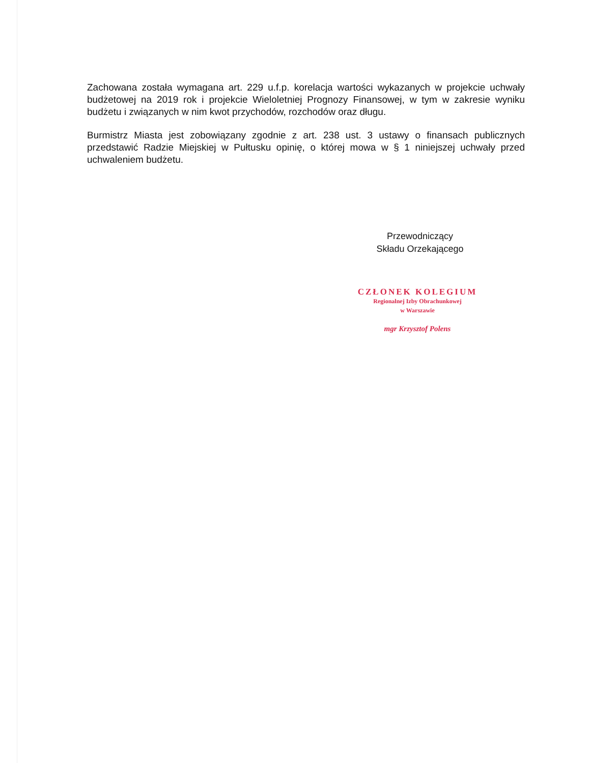Zachowana została wymagana art. 229 u.f.p. korelacja wartości wykazanych w projekcie uchwały budżetowej na 2019 rok i projekcie Wieloletniej Prognozy Finansowej, w tym w zakresie wyniku budżetu i związanych w nim kwot przychodów, rozchodów oraz długu.
Burmistrz Miasta jest zobowiązany zgodnie z art. 238 ust. 3 ustawy o finansach publicznych przedstawić Radzie Miejskiej w Pułtusku opinię, o której mowa w § 1 niniejszej uchwały przed uchwaleniem budżetu.
Przewodniczący
Składu Orzekającego
CZŁONEK KOLEGIUM
Regionalnej Izby Obrachunkowej
w Warszawie
mgr Krzysztof Polens